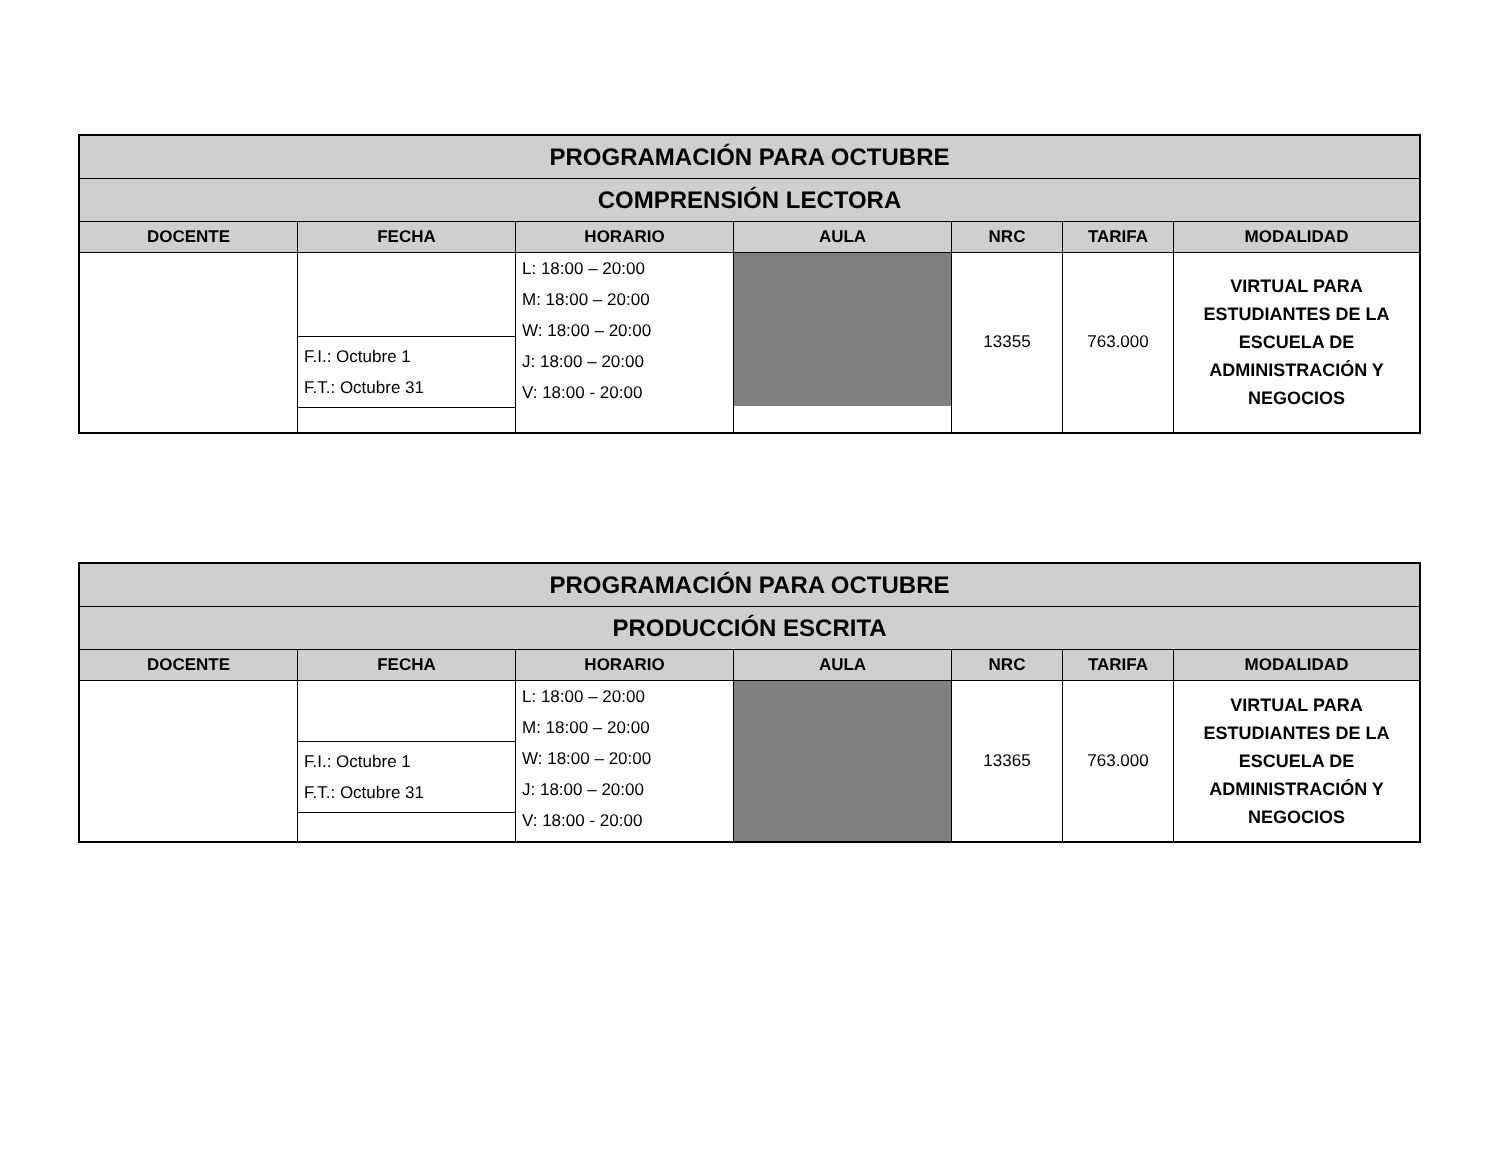| PROGRAMACIÓN PARA OCTUBRE | | | | | | |
| --- | --- | --- | --- | --- | --- | --- |
| COMPRENSIÓN LECTORA | | | | | | |
| DOCENTE | FECHA | HORARIO | AULA | NRC | TARIFA | MODALIDAD |
| | F.I.: Octubre 1 F.T.: Octubre 31 | L: 18:00 – 20:00 M: 18:00 – 20:00 W: 18:00 – 20:00 J: 18:00 – 20:00 V: 18:00 - 20:00 | | 13355 | 763.000 | VIRTUAL PARA ESTUDIANTES DE LA ESCUELA DE ADMINISTRACIÓN Y NEGOCIOS |
| PROGRAMACIÓN PARA OCTUBRE | | | | | | |
| --- | --- | --- | --- | --- | --- | --- |
| PRODUCCIÓN ESCRITA | | | | | | |
| DOCENTE | FECHA | HORARIO | AULA | NRC | TARIFA | MODALIDAD |
| | F.I.: Octubre 1 F.T.: Octubre 31 | L: 18:00 – 20:00 M: 18:00 – 20:00 W: 18:00 – 20:00 J: 18:00 – 20:00 V: 18:00 - 20:00 | | 13365 | 763.000 | VIRTUAL PARA ESTUDIANTES DE LA ESCUELA DE ADMINISTRACIÓN Y NEGOCIOS |